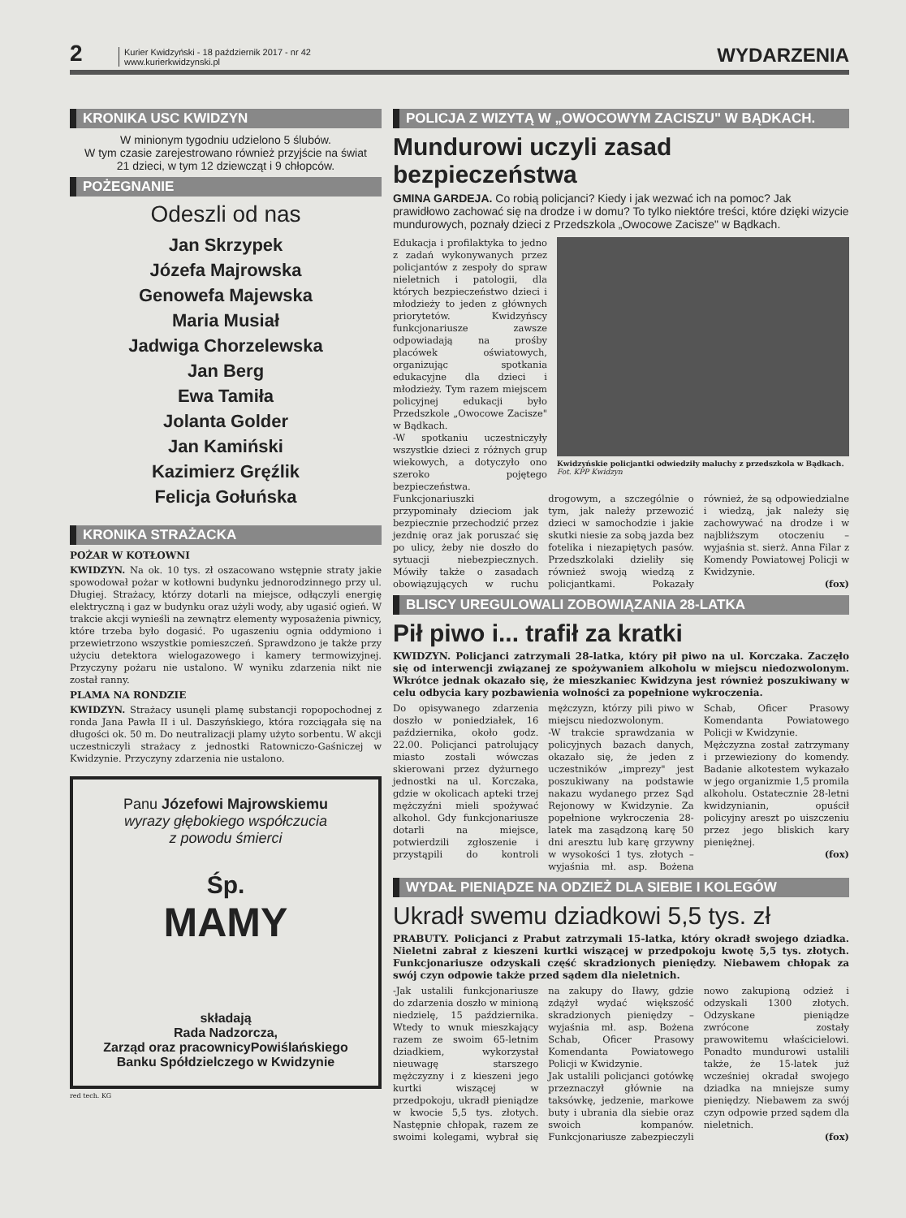2
Kurier Kwidzyński - 18 październik 2017 - nr 42
www.kurierkwidzynski.pl
WYDARZENIA
KRONIKA USC KWIDZYN
W minionym tygodniu udzielono 5 ślubów.
W tym czasie zarejestrowano również przyjście na świat
21 dzieci, w tym 12 dziewcząt i 9 chłopców.
POŻEGNANIE
Odeszli od nas
Jan Skrzypek
Józefa Majrowska
Genowefa Majewska
Maria Musiał
Jadwiga Chorzelewska
Jan Berg
Ewa Tamiła
Jolanta Golder
Jan Kamiński
Kazimierz Gręźlik
Felicja Gołuńska
KRONIKA STRAŻACKA
POŻAR W KOTŁOWNI
KWIDZYN. Na ok. 10 tys. zł oszacowano wstępnie straty jakie spowodował pożar w kotłowni budynku jednorodzinnego przy ul. Długiej. Strażacy, którzy dotarli na miejsce, odłączyli energię elektryczną i gaz w budynku oraz użyli wody, aby ugasić ogień. W trakcie akcji wynieśli na zewnątrz elementy wyposażenia piwnicy, które trzeba było dogasić. Po ugaszeniu ognia oddymiono i przewietrzono wszystkie pomieszczeń. Sprawdzono je także przy użyciu detektora wielogazowego i kamery termowizyjnej. Przyczyny pożaru nie ustalono. W wyniku zdarzenia nikt nie został ranny.
PLAMA NA RONDZIE
KWIDZYN. Strażacy usunęli plamę substancji ropopochodnej z ronda Jana Pawła II i ul. Daszyńskiego, która rozciągała się na długości ok. 50 m. Do neutralizacji plamy użyto sorbentu. W akcji uczestniczyli strażacy z jednostki Ratowniczo-Gaśniczej w Kwidzynie. Przyczyny zdarzenia nie ustalono.
Panu Józefowi Majrowskiemu
wyrazy głębokiego współczucia
z powodu śmierci
Śp.
MAMY
składają
Rada Nadzorcza,
Zarząd oraz pracownicyPowiślańskiego
Banku Spółdzielczego w Kwidzynie
red tech. KG
POLICJA Z WIZYTĄ W „OWOCOWYM ZACISZU" W BĄDKACH.
Mundurowi uczyli zasad bezpieczeństwa
GMINA GARDEJA. Co robią policjanci? Kiedy i jak wezwać ich na pomoc? Jak prawidłowo zachować się na drodze i w domu? To tylko niektóre treści, które dzięki wizycie mundurowych, poznały dzieci z Przedszkola „Owocowe Zacisze" w Bądkach.
Edukacja i profilaktyka to jedno z zadań wykonywanych przez policjantów z zespoły do spraw nieletnich i patologii, dla których bezpieczeństwo dzieci i młodzieży to jeden z głównych priorytetów. Kwidzyńscy funkcjonariusze zawsze odpowiadają na prośby placówek oświatowych, organizując spotkania edukacyjne dla dzieci i młodzieży. Tym razem miejscem policyjnej edukacji było Przedszkole „Owocowe Zacisze" w Bądkach.
-W spotkaniu uczestniczyły wszystkie dzieci z różnych grup wiekowych, a dotyczyło ono szeroko pojętego bezpieczeństwa.
Kwidzyńskie policjantki odwiedziły maluchy z przedszkola w Bądkach. Fot. KPP Kwidzyn
Funkcjonariuszki przypominały dzieciom jak bezpiecznie przechodzić przez jezdnię oraz jak poruszać się po ulicy, żeby nie doszło do sytuacji niebezpiecznych. Mówiły także o zasadach obowiązujących w ruchu drogowym, a szczególnie o tym, jak należy przewozić dzieci w samochodzie i jakie skutki niesie za sobą jazda bez fotelika i niezapiętych pasów. Przedszkolaki dzieliły się również swoją wiedzą z policjantkami. Pokazały również, że są odpowiedzialne i wiedzą, jak należy się zachowywać na drodze i w najbliższym otoczeniu – wyjaśnia st. sierż. Anna Filar z Komendy Powiatowej Policji w Kwidzynie.
(fox)
BLISCY UREGULOWALI ZOBOWIĄZANIA 28-LATKA
Pił piwo i... trafił za kratki
KWIDZYN. Policjanci zatrzymali 28-latka, który pił piwo na ul. Korczaka. Zaczęło się od interwencji związanej ze spożywaniem alkoholu w miejscu niedozwolonym. Wkrótce jednak okazało się, że mieszkaniec Kwidzyna jest również poszukiwany w celu odbycia kary pozbawienia wolności za popełnione wykroczenia.
Do opisywanego zdarzenia doszło w poniedziałek, 16 października, około godz. 22.00. Policjanci patrolujący miasto zostali wówczas skierowani przez dyżurnego jednostki na ul. Korczaka, gdzie w okolicach apteki trzej mężczyźni mieli spożywać alkohol. Gdy funkcjonariusze dotarli na miejsce, potwierdzili zgłoszenie i przystąpili do kontroli mężczyzn, którzy pili piwo w miejscu niedozwolonym.
-W trakcie sprawdzania w policyjnych bazach danych, okazało się, że jeden z uczestników „imprezy" jest poszukiwany na podstawie nakazu wydanego przez Sąd Rejonowy w Kwidzynie. Za popełnione wykroczenia 28-latek ma zasądzoną karę 50 dni aresztu lub karę grzywny w wysokości 1 tys. złotych – wyjaśnia mł. asp. Bożena Schab, Oficer Prasowy Komendanta Powiatowego Policji w Kwidzynie.
Mężczyzna został zatrzymany i przewieziony do komendy. Badanie alkotestem wykazało w jego organizmie 1,5 promila alkoholu. Ostatecznie 28-letni kwidzynianin, opuścił policyjny areszt po uiszczeniu przez jego bliskich kary pieniężnej.
(fox)
WYDAŁ PIENIĄDZE NA ODZIEŻ DLA SIEBIE I KOLEGÓW
Ukradł swemu dziadkowi 5,5 tys. zł
PRABUTY. Policjanci z Prabut zatrzymali 15-latka, który okradł swojego dziadka. Nieletni zabrał z kieszeni kurtki wiszącej w przedpokoju kwotę 5,5 tys. złotych. Funkcjonariusze odzyskali część skradzionych pieniędzy. Niebawem chłopak za swój czyn odpowie także przed sądem dla nieletnich.
-Jak ustalili funkcjonariusze do zdarzenia doszło w minioną niedzielę, 15 października. Wtedy to wnuk mieszkający razem ze swoim 65-letnim dziadkiem, wykorzystał nieuwagę starszego mężczyzny i z kieszeni jego kurtki wiszącej w przedpokoju, ukradł pieniądze w kwocie 5,5 tys. złotych. Następnie chłopak, razem ze swoimi kolegami, wybrał się na zakupy do Iławy, gdzie zdążył wydać większość skradzionych pieniędzy – wyjaśnia mł. asp. Bożena Schab, Oficer Prasowy Komendanta Powiatowego Policji w Kwidzynie.
Jak ustalili policjanci gotówkę przeznaczył głównie na taksówkę, jedzenie, markowe buty i ubrania dla siebie oraz swoich kompanów. Funkcjonariusze zabezpieczyli nowo zakupioną odzież i odzyskali 1300 złotych. Odzyskane pieniądze zwrócone zostały prawowitemu właścicielowi. Ponadto mundurowi ustalili także, że 15-latek już wcześniej okradał swojego dziadka na mniejsze sumy pieniędzy. Niebawem za swój czyn odpowie przed sądem dla nieletnich.
(fox)